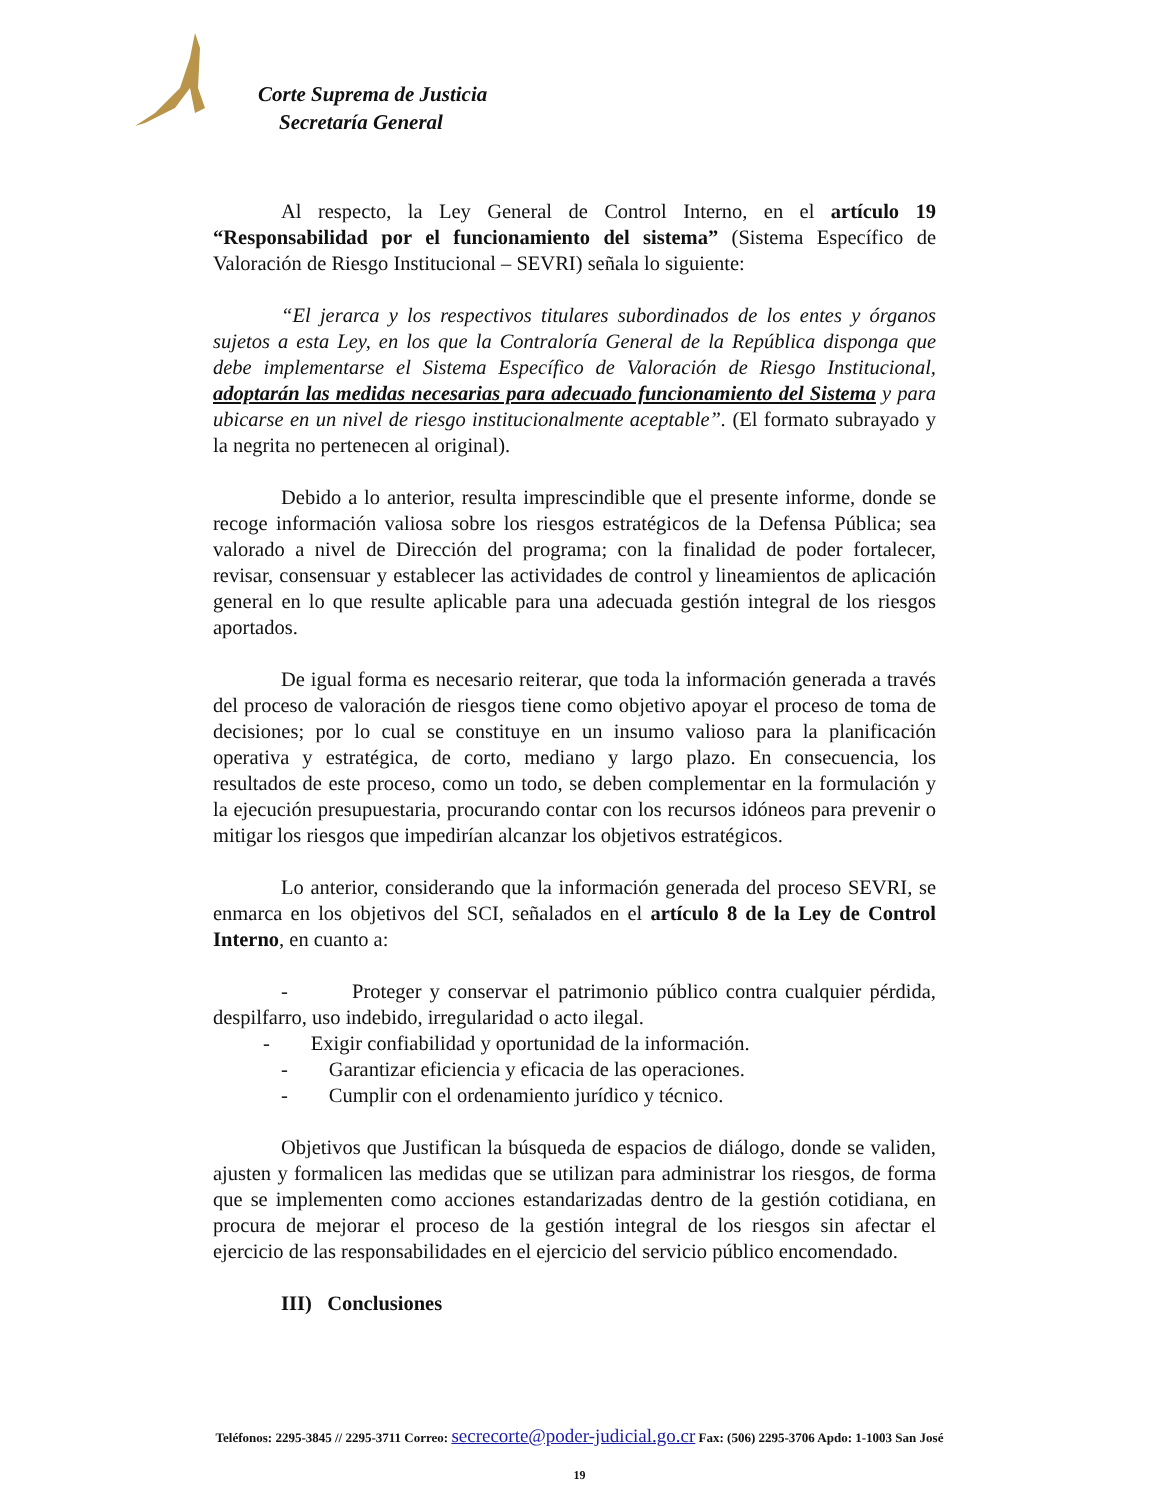Corte Suprema de Justicia
Secretaría General
Al respecto, la Ley General de Control Interno, en el artículo 19 “Responsabilidad por el funcionamiento del sistema” (Sistema Específico de Valoración de Riesgo Institucional – SEVRI) señala lo siguiente:
“El jerarca y los respectivos titulares subordinados de los entes y órganos sujetos a esta Ley, en los que la Contraloría General de la República disponga que debe implementarse el Sistema Específico de Valoración de Riesgo Institucional, adoptarán las medidas necesarias para adecuado funcionamiento del Sistema y para ubicarse en un nivel de riesgo institucionalmente aceptable”. (El formato subrayado y la negrita no pertenecen al original).
Debido a lo anterior, resulta imprescindible que el presente informe, donde se recoge información valiosa sobre los riesgos estratégicos de la Defensa Pública; sea valorado a nivel de Dirección del programa; con la finalidad de poder fortalecer, revisar, consensuar y establecer las actividades de control y lineamientos de aplicación general en lo que resulte aplicable para una adecuada gestión integral de los riesgos aportados.
De igual forma es necesario reiterar, que toda la información generada a través del proceso de valoración de riesgos tiene como objetivo apoyar el proceso de toma de decisiones; por lo cual se constituye en un insumo valioso para la planificación operativa y estratégica, de corto, mediano y largo plazo. En consecuencia, los resultados de este proceso, como un todo, se deben complementar en la formulación y la ejecución presupuestaria, procurando contar con los recursos idóneos para prevenir o mitigar los riesgos que impedirían alcanzar los objetivos estratégicos.
Lo anterior, considerando que la información generada del proceso SEVRI, se enmarca en los objetivos del SCI, señalados en el artículo 8 de la Ley de Control Interno, en cuanto a:
- Proteger y conservar el patrimonio público contra cualquier pérdida, despilfarro, uso indebido, irregularidad o acto ilegal.
- Exigir confiabilidad y oportunidad de la información.
- Garantizar eficiencia y eficacia de las operaciones.
- Cumplir con el ordenamiento jurídico y técnico.
Objetivos que Justifican la búsqueda de espacios de diálogo, donde se validen, ajusten y formalicen las medidas que se utilizan para administrar los riesgos, de forma que se implementen como acciones estandarizadas dentro de la gestión cotidiana, en procura de mejorar el proceso de la gestión integral de los riesgos sin afectar el ejercicio de las responsabilidades en el ejercicio del servicio público encomendado.
III) Conclusiones
Teléfonos: 2295-3845 // 2295-3711 Correo: secrecorte@poder-judicial.go.cr Fax: (506) 2295-3706 Apdo: 1-1003 San José
19